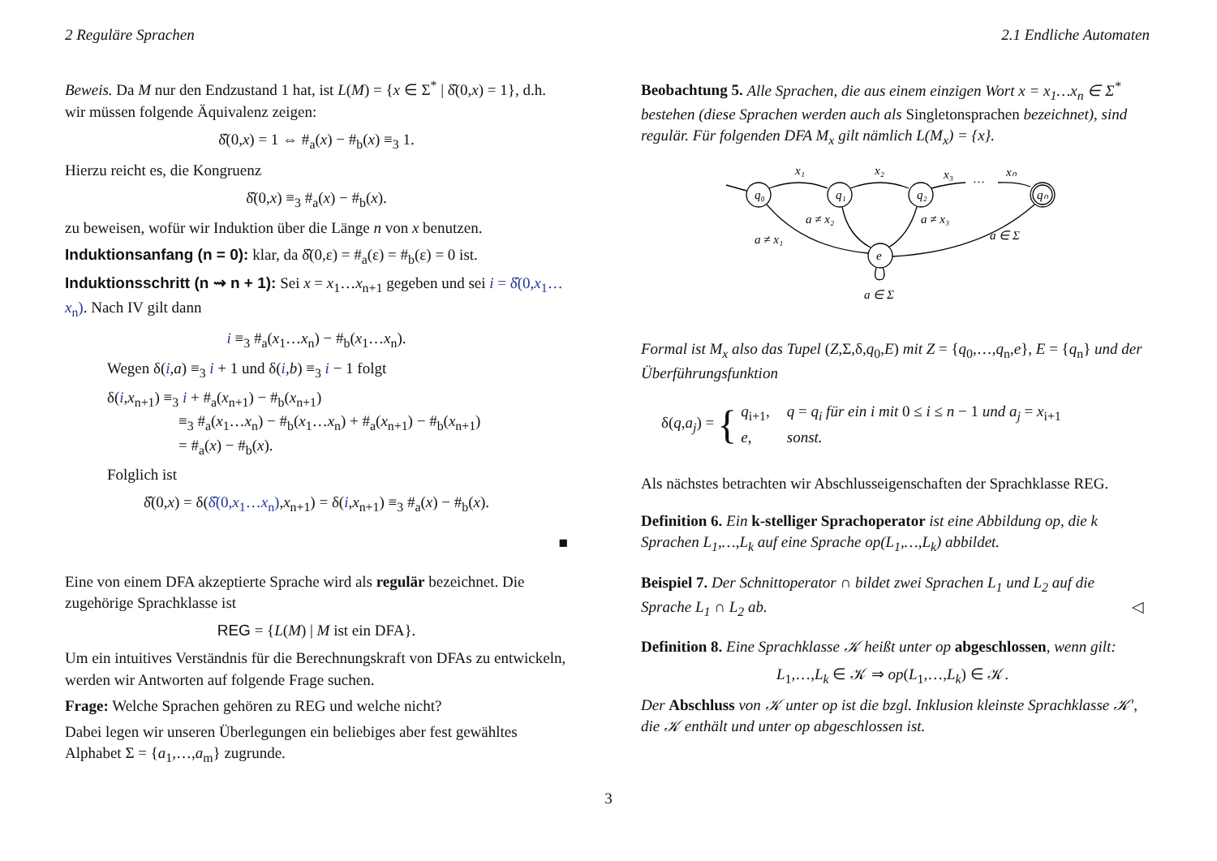2 Reguläre Sprachen 2.1 Endliche Automaten
Beweis. Da M nur den Endzustand 1 hat, ist L(M) = {x ∈ Σ<sup>*</sup> | δ̂(0,x) = 1}, d.h. wir müssen folgende Äquivalenz zeigen:
δ̂(0,x) = 1 ⇔ #<sub>a</sub>(x) − #<sub>b</sub>(x) ≡<sub>3</sub> 1.
Hierzu reicht es, die Kongruenz
δ̂(0,x) ≡<sub>3</sub> #<sub>a</sub>(x) − #<sub>b</sub>(x).
zu beweisen, wofür wir Induktion über die Länge n von x benutzen.
Induktionsanfang (n = 0): klar, da δ̂(0,ε) = #<sub>a</sub>(ε) = #<sub>b</sub>(ε) = 0 ist.
Induktionsschritt (n ⇝ n + 1): Sei x = x<sub>1</sub>…x<sub>n+1</sub> gegeben und sei i = δ̂(0,x<sub>1</sub>…x<sub>n</sub>). Nach IV gilt dann
i ≡<sub>3</sub> #<sub>a</sub>(x<sub>1</sub>…x<sub>n</sub>) − #<sub>b</sub>(x<sub>1</sub>…x<sub>n</sub>).
Wegen δ(i,a) ≡<sub>3</sub> i + 1 und δ(i,b) ≡<sub>3</sub> i − 1 folgt
δ(i,x<sub>n+1</sub>) ≡<sub>3</sub> i + #<sub>a</sub>(x<sub>n+1</sub>) − #<sub>b</sub>(x<sub>n+1</sub>)
≡<sub>3</sub> #<sub>a</sub>(x<sub>1</sub>…x<sub>n</sub>) − #<sub>b</sub>(x<sub>1</sub>…x<sub>n</sub>) + #<sub>a</sub>(x<sub>n+1</sub>) − #<sub>b</sub>(x<sub>n+1</sub>)
= #<sub>a</sub>(x) − #<sub>b</sub>(x).
Folglich ist
δ̂(0,x) = δ(δ̂(0,x<sub>1</sub>…x<sub>n</sub>),x<sub>n+1</sub>) = δ(i,x<sub>n+1</sub>) ≡<sub>3</sub> #<sub>a</sub>(x) − #<sub>b</sub>(x).
■
Eine von einem DFA akzeptierte Sprache wird als regulär bezeichnet. Die zugehörige Sprachklasse ist
REG = {L(M) | M ist ein DFA}.
Um ein intuitives Verständnis für die Berechnungskraft von DFAs zu entwickeln, werden wir Antworten auf folgende Frage suchen.
Frage: Welche Sprachen gehören zu REG und welche nicht?
Dabei legen wir unseren Überlegungen ein beliebiges aber fest gewähltes Alphabet Σ = {a<sub>1</sub>,…,a<sub>m</sub>} zugrunde.
Beobachtung 5. Alle Sprachen, die aus einem einzigen Wort x = x<sub>1</sub>…x<sub>n</sub> ∈ Σ<sup>*</sup> bestehen (diese Sprachen werden auch als Singletonsprachen bezeichnet), sind regulär. Für folgenden DFA M<sub>x</sub> gilt nämlich L(M<sub>x</sub>) = {x}.
q₀
q₁
q₂
qₙ
e
x₁
x₂
x₃
…
xₙ
a ≠ x₁
a ≠ x₂
a ≠ x₃
a ∈ Σ
a ∈ Σ
Formal ist M<sub>x</sub> also das Tupel (Z,Σ,δ,q<sub>0</sub>,E) mit Z = {q<sub>0</sub>,…,q<sub>n</sub>,e}, E = {q<sub>n</sub>} und der Überführungsfunktion
δ(q,a<sub>j</sub>) = {
| q<sub>i+1</sub>, | q = q<sub>i</sub> für ein i mit 0 ≤ i ≤ n − 1 und a<sub>j</sub> = x<sub>i+1</sub> |
| e , | sonst. |
Als nächstes betrachten wir Abschlusseigenschaften der Sprachklasse REG.
Definition 6. Ein k-stelliger Sprachoperator ist eine Abbildung op, die k Sprachen L<sub>1</sub>,…,L<sub>k</sub> auf eine Sprache op(L<sub>1</sub>,…,L<sub>k</sub>) abbildet.
Beispiel 7. Der Schnittoperator ∩ bildet zwei Sprachen L<sub>1</sub> und L<sub>2</sub> auf die Sprache L<sub>1</sub> ∩ L<sub>2</sub> ab. ◁
Definition 8. Eine Sprachklasse 𝒦 heißt unter op abgeschlossen, wenn gilt:
L<sub>1</sub>,…,L<sub>k</sub> ∈ 𝒦 ⇒ op(L<sub>1</sub>,…,L<sub>k</sub>) ∈ 𝒦.
Der Abschluss von 𝒦 unter op ist die bzgl. Inklusion kleinste Sprachklasse 𝒦′, die 𝒦 enthält und unter op abgeschlossen ist.
3